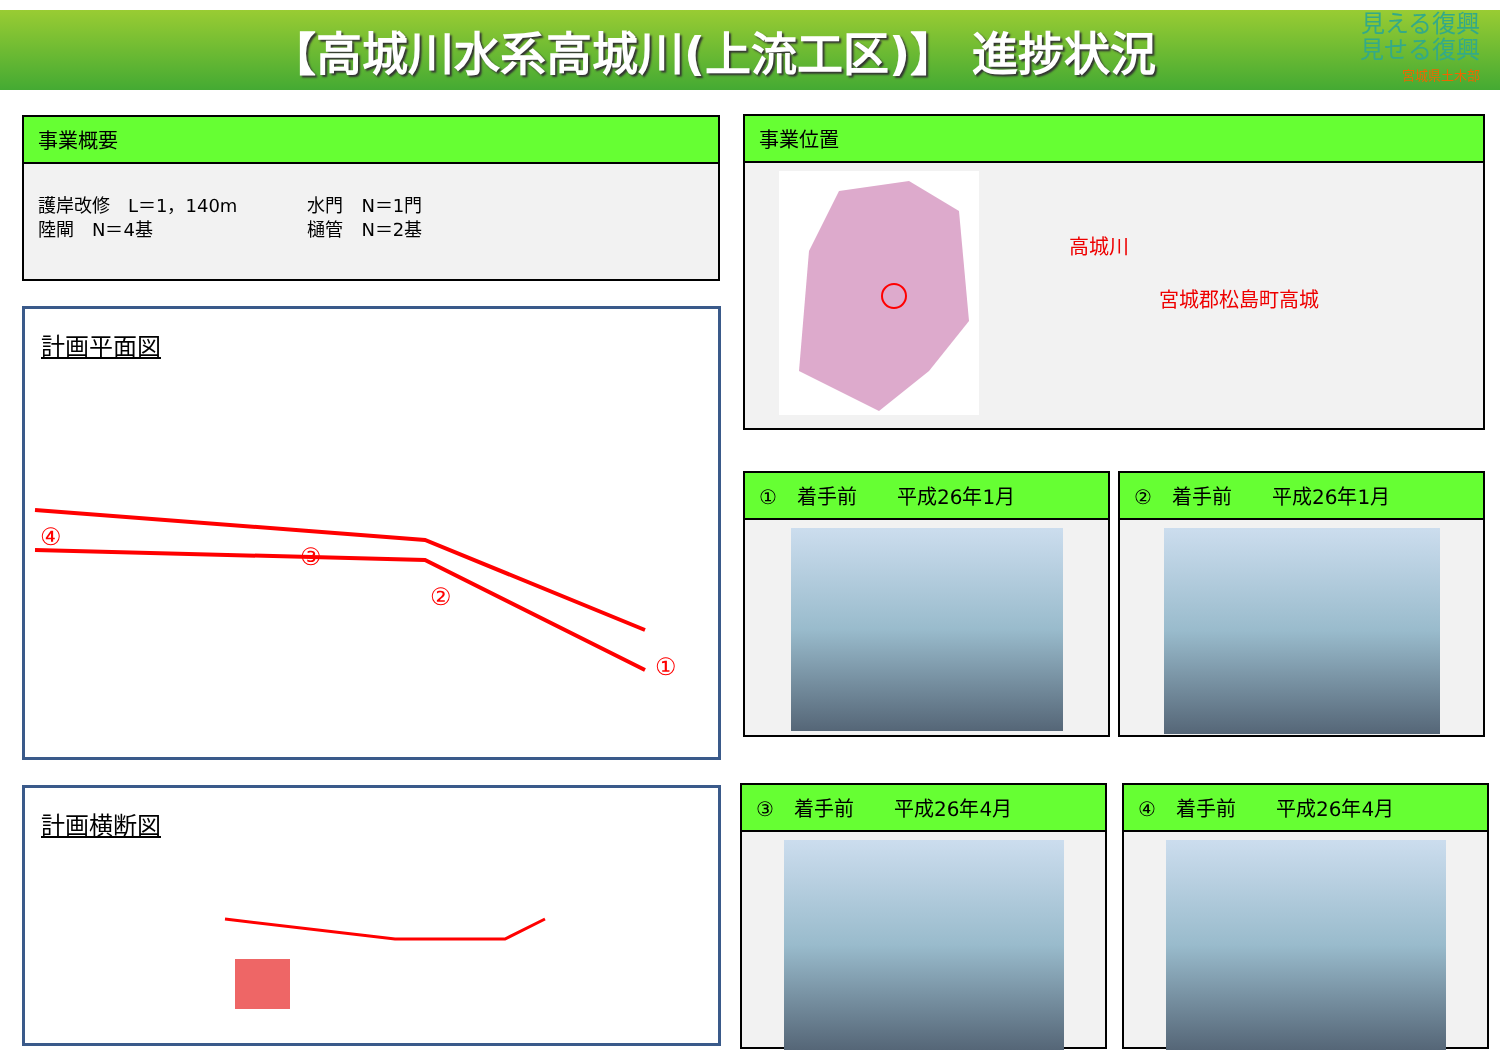【高城川水系高城川(上流工区)】 進捗状況
見える復興
見せる復興
宮城県土木部
事業概要
護岸改修　L＝1，140m
陸閘　N＝4基
水門　N＝1門
樋管　N＝2基
事業位置
高城川
宮城郡松島町高城
計画平面図
④
③
②
①
計画横断図
①　着手前　　平成26年1月 ②　着手前　　平成26年1月
③　着手前　　平成26年4月 ④　着手前　　平成26年4月